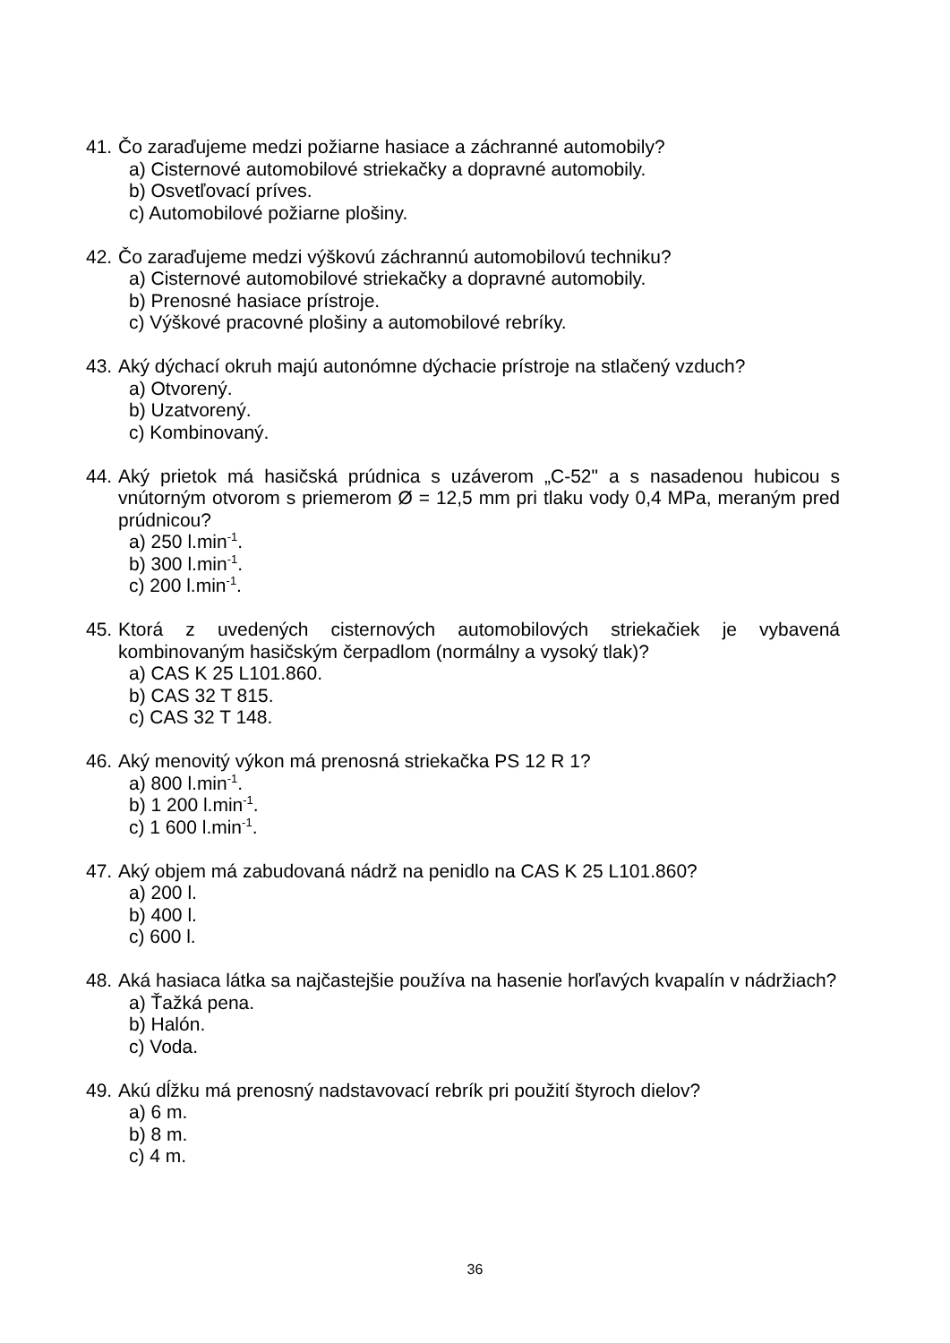41.
Čo zaraďujeme medzi požiarne hasiace a záchranné automobily?
a) Cisternové automobilové striekačky a dopravné automobily.
b) Osvetľovací príves.
c) Automobilové požiarne plošiny.
42.
Čo zaraďujeme medzi výškovú záchrannú automobilovú techniku?
a) Cisternové automobilové striekačky a dopravné automobily.
b) Prenosné hasiace prístroje.
c) Výškové pracovné plošiny a automobilové rebríky.
43.
Aký dýchací okruh majú autonómne dýchacie prístroje na stlačený vzduch?
a) Otvorený.
b) Uzatvorený.
c) Kombinovaný.
44.
Aký prietok má hasičská prúdnica s uzáverom „C-52" a s nasadenou hubicou s vnútorným otvorom s priemerom Ø = 12,5 mm pri tlaku vody 0,4 MPa, meraným pred prúdnicou?
a) 250 l.min<sup>-1</sup>.
b) 300 l.min<sup>-1</sup>.
c) 200 l.min<sup>-1</sup>.
45.
Ktorá z uvedených cisternových automobilových striekačiek je vybavená kombinovaným hasičským čerpadlom (normálny a vysoký tlak)?
a) CAS K 25 L101.860.
b) CAS 32 T 815.
c) CAS 32 T 148.
46.
Aký menovitý výkon má prenosná striekačka PS 12 R 1?
a) 800 l.min<sup>-1</sup>.
b) 1 200 l.min<sup>-1</sup>.
c) 1 600 l.min<sup>-1</sup>.
47.
Aký objem má zabudovaná nádrž na penidlo na CAS K 25 L101.860?
a) 200 l.
b) 400 l.
c) 600 l.
48.
Aká hasiaca látka sa najčastejšie používa na hasenie horľavých kvapalín v nádržiach?
a) Ťažká pena.
b) Halón.
c) Voda.
49.
Akú dĺžku má prenosný nadstavovací rebrík pri použití štyroch dielov?
a) 6 m.
b) 8 m.
c) 4 m.
36